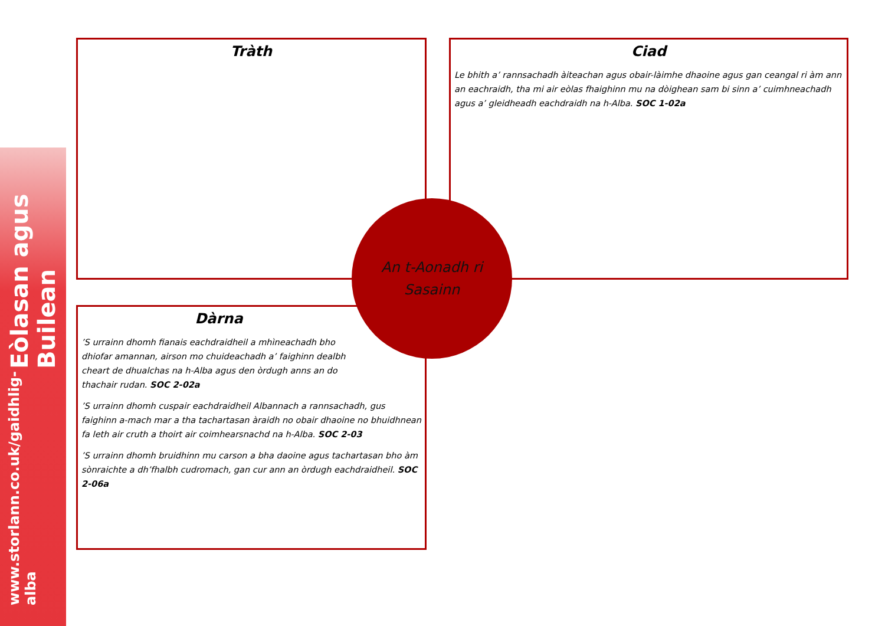Eòlasan agus Builean www.storlann.co.uk/gaidhlig-alba
Tràth
Ciad
Le bhith a’ rannsachadh àiteachan agus obair-làimhe dhaoine agus gan ceangal ri àm ann an eachraidh, tha mi air eòlas fhaighinn mu na dòighean sam bi sinn a’ cuimhneachadh agus a’ gleidheadh eachdraidh na h-Alba. SOC 1-02a
Dàrna
’S urrainn dhomh fianais eachdraidheil a mhìneachadh bho dhiofar amannan, airson mo chuideachadh a’ faighinn dealbh cheart de dhualchas na h-Alba agus den òrdugh anns an do thachair rudan. SOC 2-02a
’S urrainn dhomh cuspair eachdraidheil Albannach a rannsachadh, gus faighinn a-mach mar a tha tachartasan àraidh no obair dhaoine no bhuidhnean fa leth air cruth a thoirt air coimhearsnachd na h-Alba. SOC 2-03
’S urrainn dhomh bruidhinn mu carson a bha daoine agus tachartasan bho àm sònraichte a dh’fhalbh cudromach, gan cur ann an òrdugh eachdraidheil. SOC 2-06a
An t-Aonadh ri
Sasainn